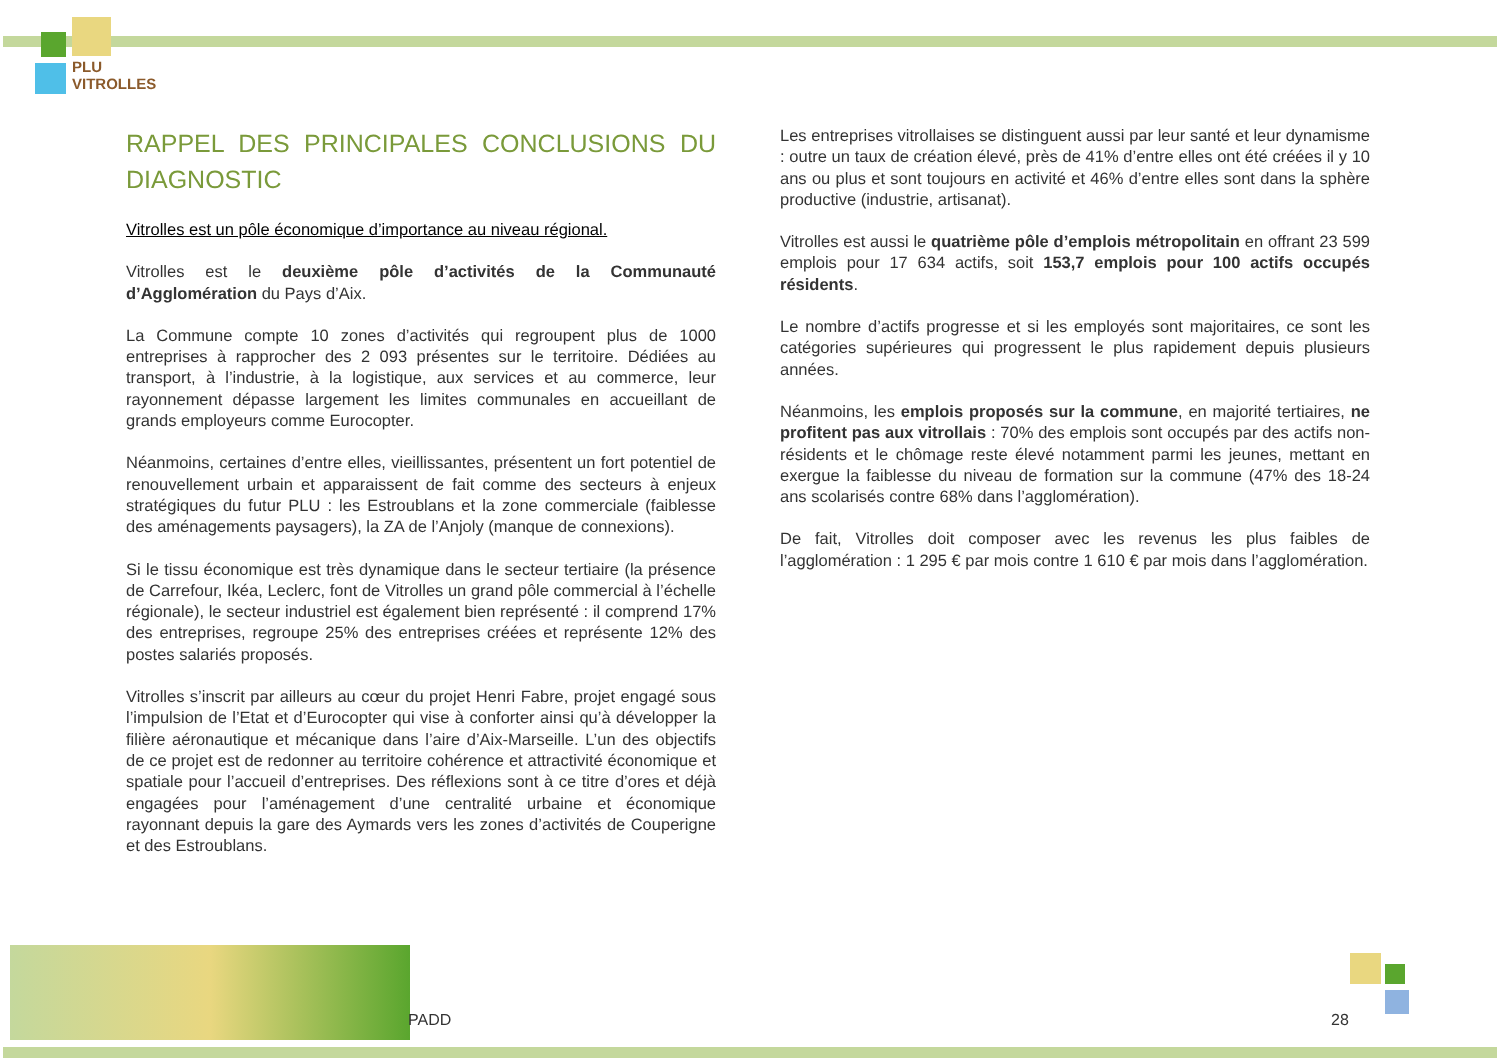PLU
VITROLLES
RAPPEL DES PRINCIPALES CONCLUSIONS DU DIAGNOSTIC
Vitrolles est un pôle économique d’importance au niveau régional.
Vitrolles est le deuxième pôle d’activités de la Communauté d’Agglomération du Pays d’Aix.
La Commune compte 10 zones d’activités qui regroupent plus de 1000 entreprises à rapprocher des 2 093 présentes sur le territoire. Dédiées au transport, à l’industrie, à la logistique, aux services et au commerce, leur rayonnement dépasse largement les limites communales en accueillant de grands employeurs comme Eurocopter.
Néanmoins, certaines d’entre elles, vieillissantes, présentent un fort potentiel de renouvellement urbain et apparaissent de fait comme des secteurs à enjeux stratégiques du futur PLU : les Estroublans et la zone commerciale (faiblesse des aménagements paysagers), la ZA de l’Anjoly (manque de connexions).
Si le tissu économique est très dynamique dans le secteur tertiaire (la présence de Carrefour, Ikéa, Leclerc, font de Vitrolles un grand pôle commercial à l’échelle régionale), le secteur industriel est également bien représenté : il comprend 17% des entreprises, regroupe 25% des entreprises créées et représente 12% des postes salariés proposés.
Vitrolles s’inscrit par ailleurs au cœur du projet Henri Fabre, projet engagé sous l’impulsion de l’Etat et d’Eurocopter qui vise à conforter ainsi qu’à développer la filière aéronautique et mécanique dans l’aire d’Aix-Marseille. L’un des objectifs de ce projet est de redonner au territoire cohérence et attractivité économique et spatiale pour l’accueil d’entreprises. Des réflexions sont à ce titre d’ores et déjà engagées pour l’aménagement d’une centralité urbaine et économique rayonnant depuis la gare des Aymards vers les zones d’activités de Couperigne et des Estroublans.
Les entreprises vitrollaises se distinguent aussi par leur santé et leur dynamisme : outre un taux de création élevé, près de 41% d’entre elles ont été créées il y 10 ans ou plus et sont toujours en activité et 46% d’entre elles sont dans la sphère productive (industrie, artisanat).
Vitrolles est aussi le quatrième pôle d’emplois métropolitain en offrant 23 599 emplois pour 17 634 actifs, soit 153,7 emplois pour 100 actifs occupés résidents.
Le nombre d’actifs progresse et si les employés sont majoritaires, ce sont les catégories supérieures qui progressent le plus rapidement depuis plusieurs années.
Néanmoins, les emplois proposés sur la commune, en majorité tertiaires, ne profitent pas aux vitrollais : 70% des emplois sont occupés par des actifs non-résidents et le chômage reste élevé notamment parmi les jeunes, mettant en exergue la faiblesse du niveau de formation sur la commune (47% des 18-24 ans scolarisés contre 68% dans l’agglomération).
De fait, Vitrolles doit composer avec les revenus les plus faibles de l’agglomération : 1 295 € par mois contre 1 610 € par mois dans l’agglomération.
PADD 28